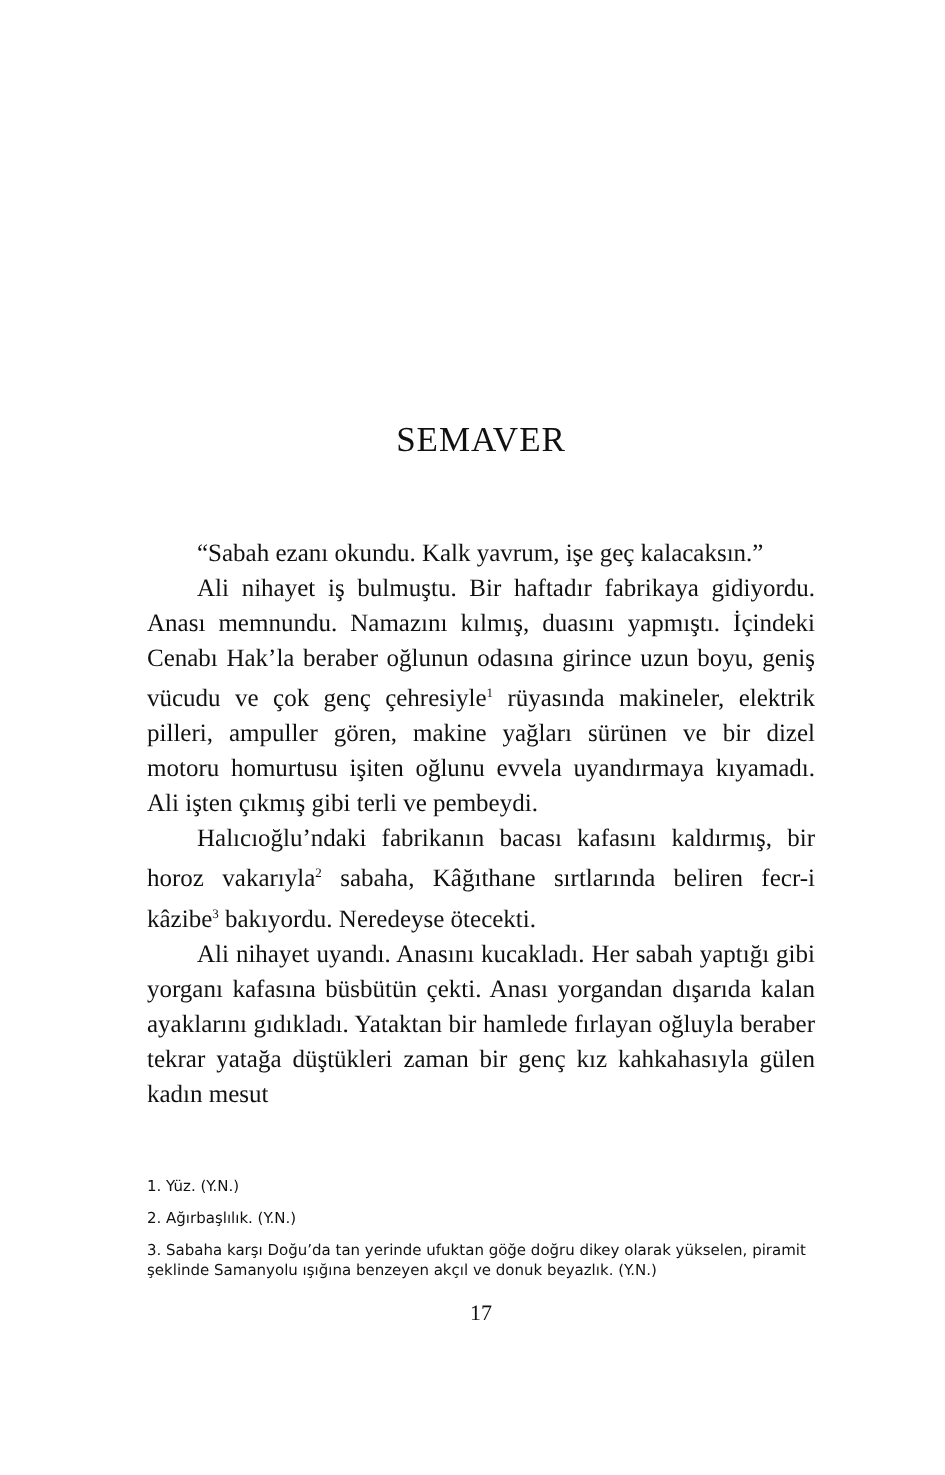SEMAVER
“Sabah ezanı okundu. Kalk yavrum, işe geç kalacaksın.”
Ali nihayet iş bulmuştu. Bir haftadır fabrikaya gidiyordu. Anası memnundu. Namazını kılmış, duasını yapmıştı. İçindeki Cenabı Hak’la beraber oğlunun odasına girince uzun boyu, geniş vücudu ve çok genç çehresiyle<sup>1</sup> rüyasında makineler, elektrik pilleri, ampuller gören, makine yağları sürünen ve bir dizel motoru homurtusu işiten oğlunu evvela uyandırmaya kıyamadı. Ali işten çıkmış gibi terli ve pembeydi.
Halıcıoğlu’ndaki fabrikanın bacası kafasını kaldırmış, bir horoz vakarıyla<sup>2</sup> sabaha, Kâğıthane sırtlarında beliren fecr-i kâzibe<sup>3</sup> bakıyordu. Neredeyse ötecekti.
Ali nihayet uyandı. Anasını kucakladı. Her sabah yaptığı gibi yorganı kafasına büsbütün çekti. Anası yorgandan dışarıda kalan ayaklarını gıdıkladı. Yataktan bir hamlede fırlayan oğluyla beraber tekrar yatağa düştükleri zaman bir genç kız kahkahasıyla gülen kadın mesut
1. Yüz. (Y.N.)
2. Ağırbaşlılık. (Y.N.)
3. Sabaha karşı Doğu’da tan yerinde ufuktan göğe doğru dikey olarak yükselen, piramit şeklinde Samanyolu ışığına benzeyen akçıl ve donuk beyazlık. (Y.N.)
17